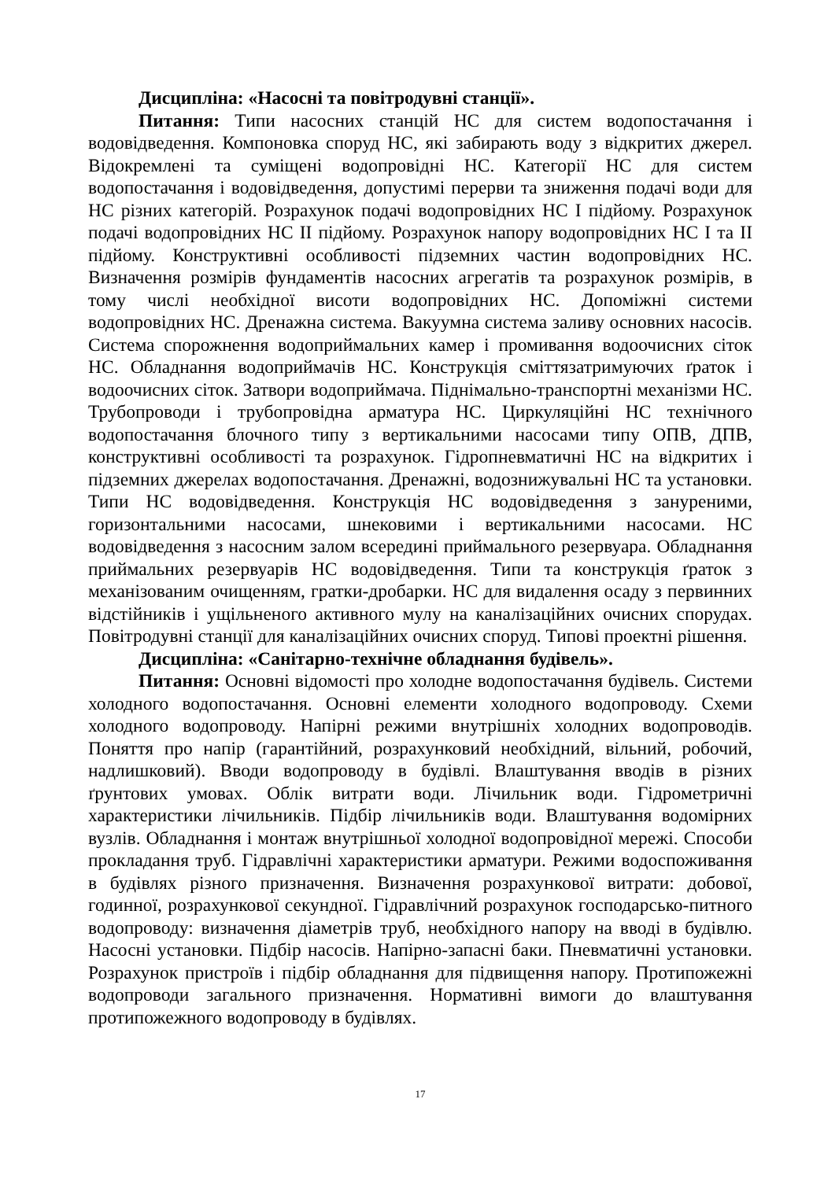Дисципліна: «Насосні та повітродувні станції».
Питання: Типи насосних станцій НС для систем водопостачання і водовідведення. Компоновка споруд НС, які забирають воду з відкритих джерел. Відокремлені та суміщені водопровідні НС. Категорії НС для систем водопостачання і водовідведення, допустимі перерви та зниження подачі води для НС різних категорій. Розрахунок подачі водопровідних НС І підйому. Розрахунок подачі водопровідних НС ІІ підйому. Розрахунок напору водопровідних НС І та ІІ підйому. Конструктивні особливості підземних частин водопровідних НС. Визначення розмірів фундаментів насосних агрегатів та розрахунок розмірів, в тому числі необхідної висоти водопровідних НС. Допоміжні системи водопровідних НС. Дренажна система. Вакуумна система заливу основних насосів. Система спорожнення водоприймальних камер і промивання водоочисних сіток НС. Обладнання водоприймачів НС. Конструкція сміттязатримуючих ґраток і водоочисних сіток. Затвори водоприймача. Піднімально-транспортні механізми НС. Трубопроводи і трубопровідна арматура НС. Циркуляційні НС технічного водопостачання блочного типу з вертикальними насосами типу ОПВ, ДПВ, конструктивні особливості та розрахунок. Гідропневматичні НС на відкритих і підземних джерелах водопостачання. Дренажні, водознижувальні НС та установки. Типи НС водовідведення. Конструкція НС водовідведення з зануреними, горизонтальними насосами, шнековими і вертикальними насосами. НС водовідведення з насосним залом всередині приймального резервуара. Обладнання приймальних резервуарів НС водовідведення. Типи та конструкція ґраток з механізованим очищенням, гратки-дробарки. НС для видалення осаду з первинних відстійників і ущільненого активного мулу на каналізаційних очисних спорудах. Повітродувні станції для каналізаційних очисних споруд. Типові проектні рішення.
Дисципліна: «Санітарно-технічне обладнання будівель».
Питання: Основні відомості про холодне водопостачання будівель. Системи холодного водопостачання. Основні елементи холодного водопроводу. Схеми холодного водопроводу. Напірні режими внутрішніх холодних водопроводів. Поняття про напір (гарантійний, розрахунковий необхідний, вільний, робочий, надлишковий). Вводи водопроводу в будівлі. Влаштування вводів в різних ґрунтових умовах. Облік витрати води. Лічильник води. Гідрометричні характеристики лічильників. Підбір лічильників води. Влаштування водомірних вузлів. Обладнання і монтаж внутрішньої холодної водопровідної мережі. Способи прокладання труб. Гідравлічні характеристики арматури. Режими водоспоживання в будівлях різного призначення. Визначення розрахункової витрати: добової, годинної, розрахункової секундної. Гідравлічний розрахунок господарсько-питного водопроводу: визначення діаметрів труб, необхідного напору на вводі в будівлю. Насосні установки. Підбір насосів. Напірно-запасні баки. Пневматичні установки. Розрахунок пристроїв і підбір обладнання для підвищення напору. Протипожежні водопроводи загального призначення. Нормативні вимоги до влаштування протипожежного водопроводу в будівлях.
17